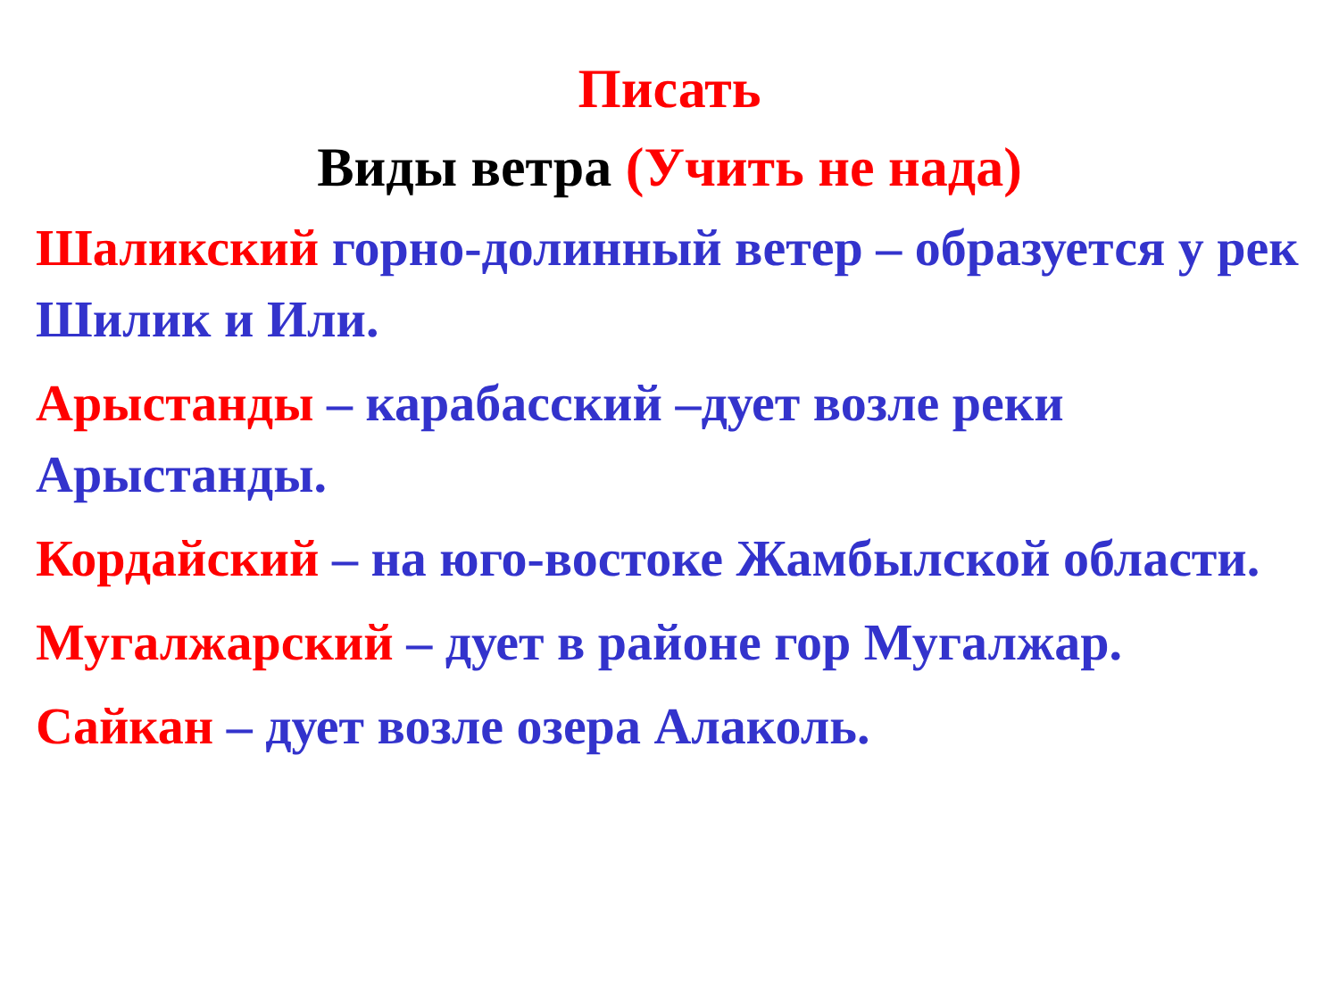Писать
Виды ветра (Учить не нада)
Шаликский горно-долинный ветер – образуется у рек Шилик и Или.
Арыстанды – карабасский –дует возле реки Арыстанды.
Кордайский – на юго-востоке Жамбылской области.
Мугалжарский – дует в районе гор Мугалжар.
Сайкан – дует возле озера Алаколь.